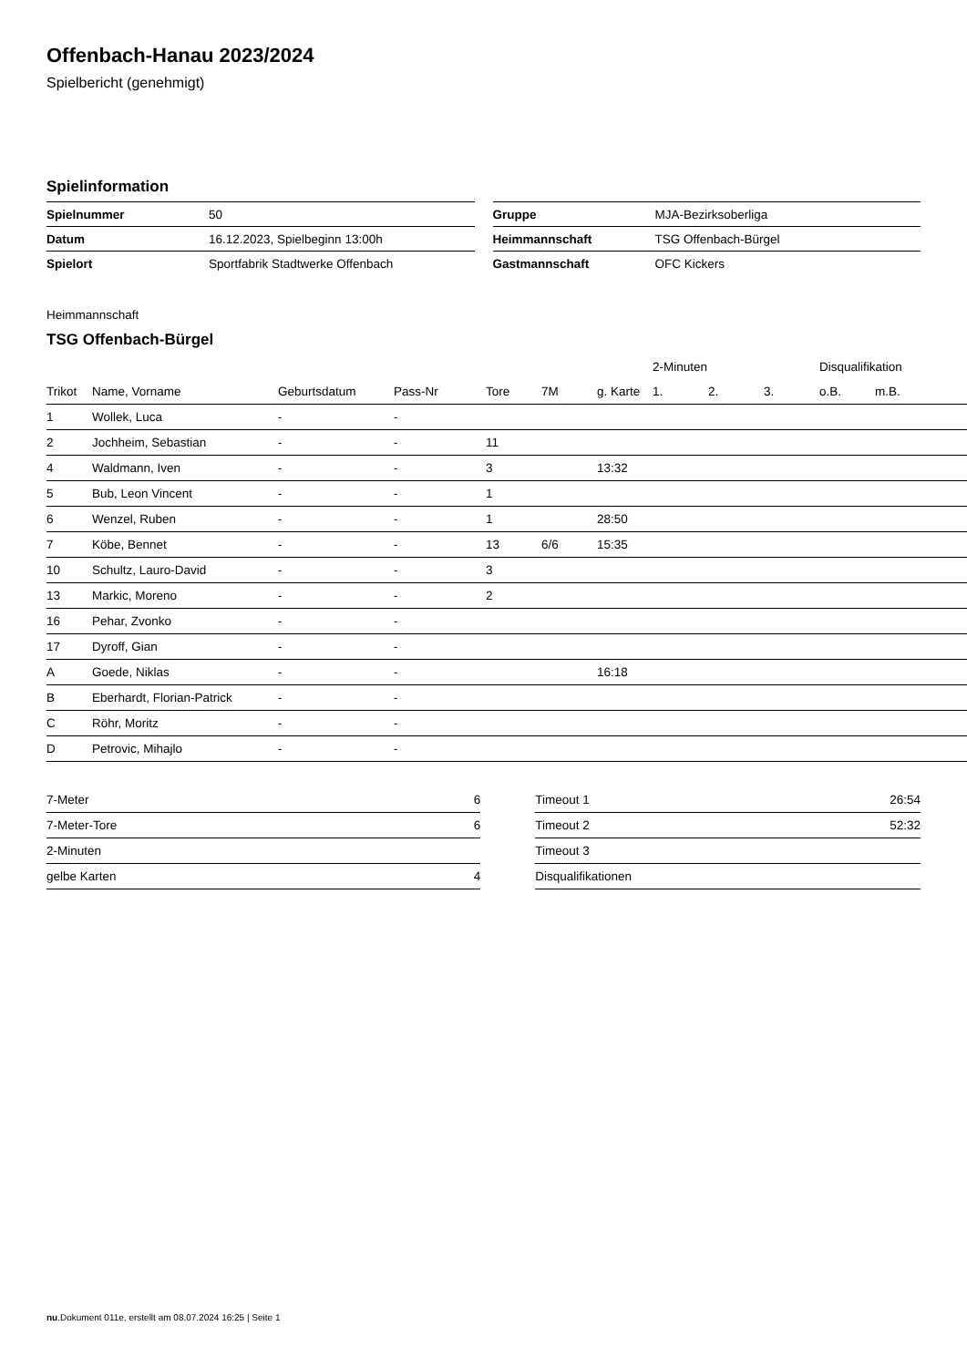Offenbach-Hanau 2023/2024
Spielbericht (genehmigt)
Spielinformation
| Spielnummer | 50 |
| Datum | 16.12.2023, Spielbeginn 13:00h |
| Spielort | Sportfabrik Stadtwerke Offenbach |
| Gruppe | MJA-Bezirksoberliga |
| Heimmannschaft | TSG Offenbach-Bürgel |
| Gastmannschaft | OFC Kickers |
Heimmannschaft
TSG Offenbach-Bürgel
| | | | | | | | 2-Minuten | | | Disqualifikation | |
| --- | --- | --- | --- | --- | --- | --- | --- | --- | --- | --- | --- |
| Trikot | Name, Vorname | Geburtsdatum | Pass-Nr | Tore | 7M | g. Karte | 1. | 2. | 3. | o.B. | m.B. |
| 1 | Wollek, Luca | - | - | | | | | | | | |
| 2 | Jochheim, Sebastian | - | - | 11 | | | | | | | |
| 4 | Waldmann, Iven | - | - | 3 | | 13:32 | | | | | |
| 5 | Bub, Leon Vincent | - | - | 1 | | | | | | | |
| 6 | Wenzel, Ruben | - | - | 1 | | 28:50 | | | | | |
| 7 | Köbe, Bennet | - | - | 13 | 6/6 | 15:35 | | | | | |
| 10 | Schultz, Lauro-David | - | - | 3 | | | | | | | |
| 13 | Markic, Moreno | - | - | 2 | | | | | | | |
| 16 | Pehar, Zvonko | - | - | | | | | | | | |
| 17 | Dyroff, Gian | - | - | | | | | | | | |
| A | Goede, Niklas | - | - | | | 16:18 | | | | | |
| B | Eberhardt, Florian-Patrick | - | - | | | | | | | | |
| C | Röhr, Moritz | - | - | | | | | | | | |
| D | Petrovic, Mihajlo | - | - | | | | | | | | |
| 7-Meter | 6 |
| 7-Meter-Tore | 6 |
| 2-Minuten | |
| gelbe Karten | 4 |
| Timeout 1 | 26:54 |
| Timeout 2 | 52:32 |
| Timeout 3 | |
| Disqualifikationen | |
nu.Dokument 011e, erstellt am 08.07.2024 16:25 | Seite 1